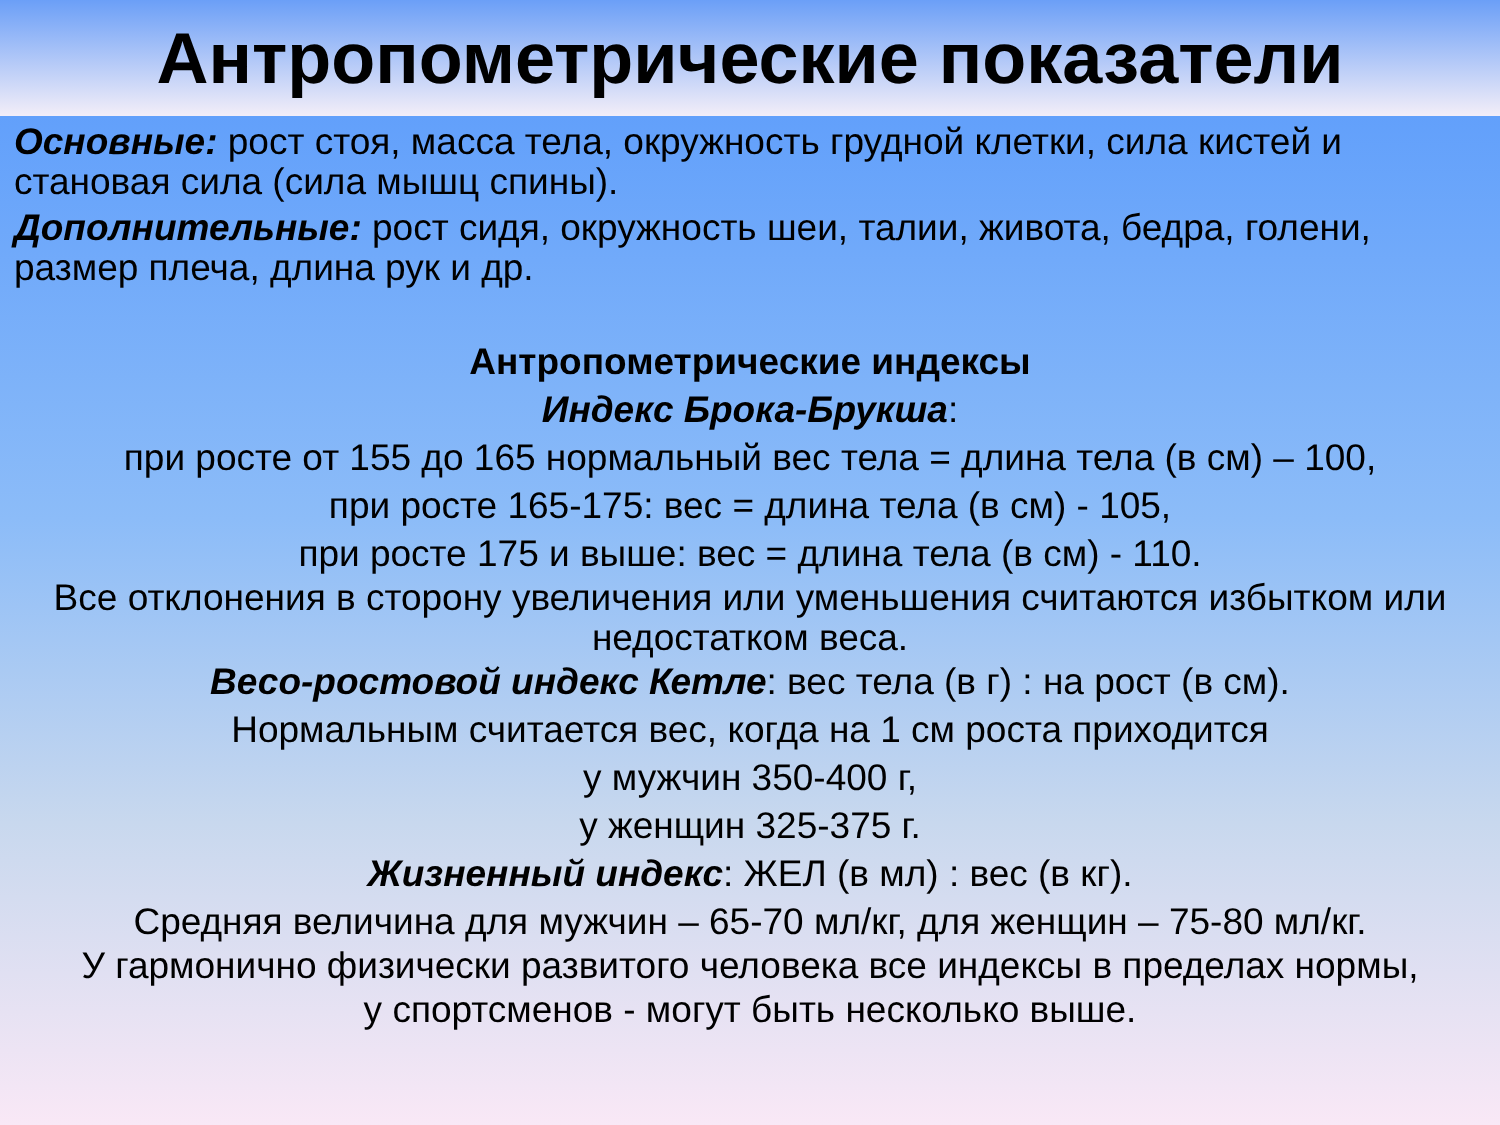Антропометрические показатели
Основные: рост стоя, масса тела, окружность грудной клетки, сила кистей и становая сила (сила мышц спины).
Дополнительные: рост сидя, окружность шеи, талии, живота, бедра, голени, размер плеча, длина рук и др.
Антропометрические индексы
Индекс Брока-Брукша:
при росте от 155 до 165 нормальный вес тела = длина тела (в см) – 100,
при росте 165-175: вес = длина тела (в см) - 105,
при росте 175 и выше: вес = длина тела (в см) - 110.
Все отклонения в сторону увеличения или уменьшения считаются избытком или недостатком веса.
Весо-ростовой индекс Кетле: вес тела (в г) : на рост (в см).
Нормальным считается вес, когда на 1 см роста приходится
у мужчин 350-400 г,
у женщин 325-375 г.
Жизненный индекс: ЖЕЛ (в мл) : вес (в кг).
Средняя величина для мужчин – 65-70 мл/кг, для женщин – 75-80 мл/кг.
У гармонично физически развитого человека все индексы в пределах нормы,
у спортсменов - могут быть несколько выше.